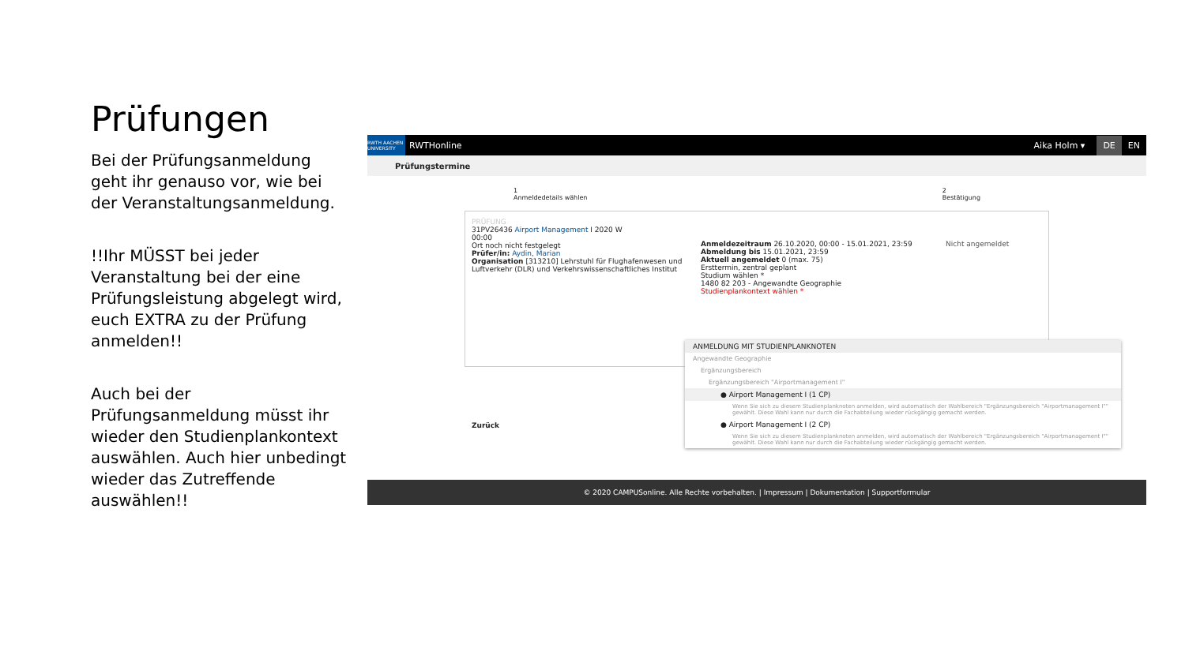Prüfungen
Bei der Prüfungsanmeldung geht ihr genauso vor, wie bei der Veranstaltungsanmeldung.
!!Ihr MÜSST bei jeder Veranstaltung bei der eine Prüfungsleistung abgelegt wird, euch EXTRA zu der Prüfung anmelden!!
Auch bei der Prüfungsanmeldung müsst ihr wieder den Studienplankontext auswählen. Auch hier unbedingt wieder das Zutreffende auswählen!!
RWTH AACHEN UNIVERSITY
RWTHonline Aika Holm ▾ DE EN
Prüfungstermine
1
Anmeldedetails wählen 2
Bestätigung
PRÜFUNG
31PV26436 Airport Management I 2020 W
00:00
Ort noch nicht festgelegt
Prüfer/in: Aydin, Marian
Organisation [313210] Lehrstuhl für Flughafenwesen und Luftverkehr (DLR) und Verkehrswissenschaftliches Institut
Anmeldezeitraum 26.10.2020, 00:00 - 15.01.2021, 23:59
Abmeldung bis 15.01.2021, 23:59
Aktuell angemeldet 0 (max. 75)
Ersttermin, zentral geplant
Studium wählen *
1480 82 203 - Angewandte Geographie
Studienplankontext wählen *
Nicht angemeldet
Zurück
ANMELDUNG MIT STUDIENPLANKNOTEN
Angewandte Geographie
Ergänzungsbereich
Ergänzungsbereich "Airportmanagement I"
● Airport Management I (1 CP)
Wenn Sie sich zu diesem Studienplanknoten anmelden, wird automatisch der Wahlbereich "Ergänzungsbereich "Airportmanagement I"" gewählt. Diese Wahl kann nur durch die Fachabteilung wieder rückgängig gemacht werden.
● Airport Management I (2 CP)
Wenn Sie sich zu diesem Studienplanknoten anmelden, wird automatisch der Wahlbereich "Ergänzungsbereich "Airportmanagement I"" gewählt. Diese Wahl kann nur durch die Fachabteilung wieder rückgängig gemacht werden.
© 2020 CAMPUSonline. Alle Rechte vorbehalten. | Impressum | Dokumentation | Supportformular